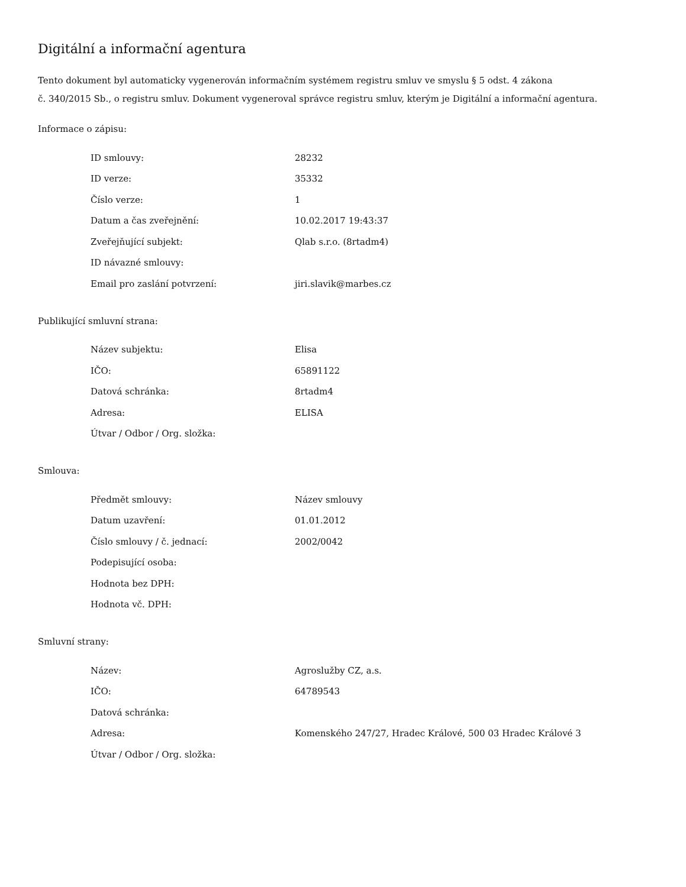Digitální a informační agentura
Tento dokument byl automaticky vygenerován informačním systémem registru smluv ve smyslu § 5 odst. 4 zákona
č. 340/2015 Sb., o registru smluv. Dokument vygeneroval správce registru smluv, kterým je Digitální a informační agentura.
Informace o zápisu:
| ID smlouvy: | 28232 |
| ID verze: | 35332 |
| Číslo verze: | 1 |
| Datum a čas zveřejnění: | 10.02.2017 19:43:37 |
| Zveřejňující subjekt: | Qlab s.r.o. (8rtadm4) |
| ID návazné smlouvy: | |
| Email pro zaslání potvrzení: | jiri.slavik@marbes.cz |
Publikující smluvní strana:
| Název subjektu: | Elisa |
| IČO: | 65891122 |
| Datová schránka: | 8rtadm4 |
| Adresa: | ELISA |
| Útvar / Odbor / Org. složka: | |
Smlouva:
| Předmět smlouvy: | Název smlouvy |
| Datum uzavření: | 01.01.2012 |
| Číslo smlouvy / č. jednací: | 2002/0042 |
| Podepisující osoba: | |
| Hodnota bez DPH: | |
| Hodnota vč. DPH: | |
Smluvní strany:
| Název: | Agroslužby CZ, a.s. |
| IČO: | 64789543 |
| Datová schránka: | |
| Adresa: | Komenského 247/27, Hradec Králové, 500 03 Hradec Králové 3 |
| Útvar / Odbor / Org. složka: | |